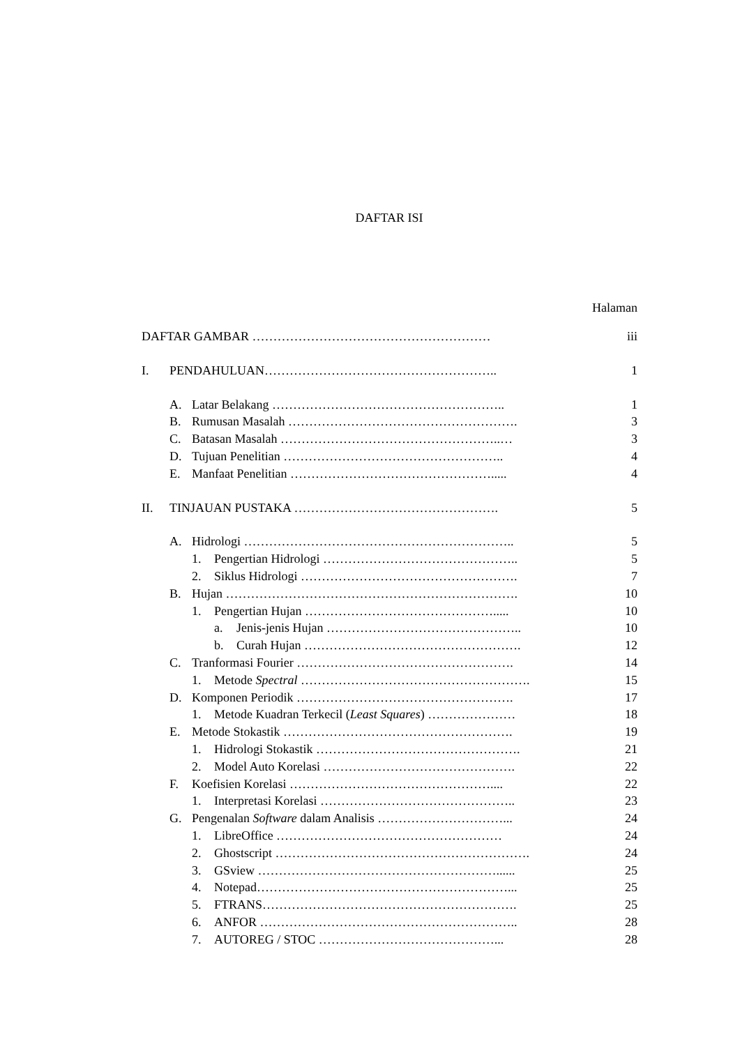DAFTAR ISI
Halaman
DAFTAR GAMBAR ………………………………………………… iii
I. PENDAHULUAN……………………………………………….. 1
A. Latar Belakang ……………………………………………….. 1
B. Rumusan Masalah ………………………………………………. 3
C. Batasan Masalah ……………………………………………..… 3
D. Tujuan Penelitian …………………………………………….. 4
E. Manfaat Penelitian …………………………………………..... 4
II. TINJAUAN PUSTAKA …………………………………………. 5
A. Hidrologi ……………………………………………………….. 5
1. Pengertian Hidrologi ……………………………………….. 5
2. Siklus Hidrologi ……………………………………………. 7
B. Hujan ……………………………………………………………. 10
1. Pengertian Hujan ………………………………………..... 10
a. Jenis-jenis Hujan ……………………………………….. 10
b. Curah Hujan ……………………………………………. 12
C. Tranformasi Fourier ……………………………………………. 14
1. Metode Spectral ………………………………………………. 15
D. Komponen Periodik ……………………………………………. 17
1. Metode Kuadran Terkecil (Least Squares) ………………… 18
E. Metode Stokastik ………………………………………………. 19
1. Hidrologi Stokastik …………………………………………. 21
2. Model Auto Korelasi ………………………………………. 22
F. Koefisien Korelasi ………………………………………….... 22
1. Interpretasi Korelasi ……………………………………….. 23
G. Pengenalan Software dalam Analisis …………………………... 24
1. LibreOffice ……………………………………………… 24
2. Ghostscript ……………………………………………………. 24
3. GSview …………………………………………………...... 25
4. Notepad……………………………………………………... 25
5. FTRANS……………………………………………………. 25
6. ANFOR …………………………………………………….. 28
7. AUTOREG / STOC ……………………………………... 28